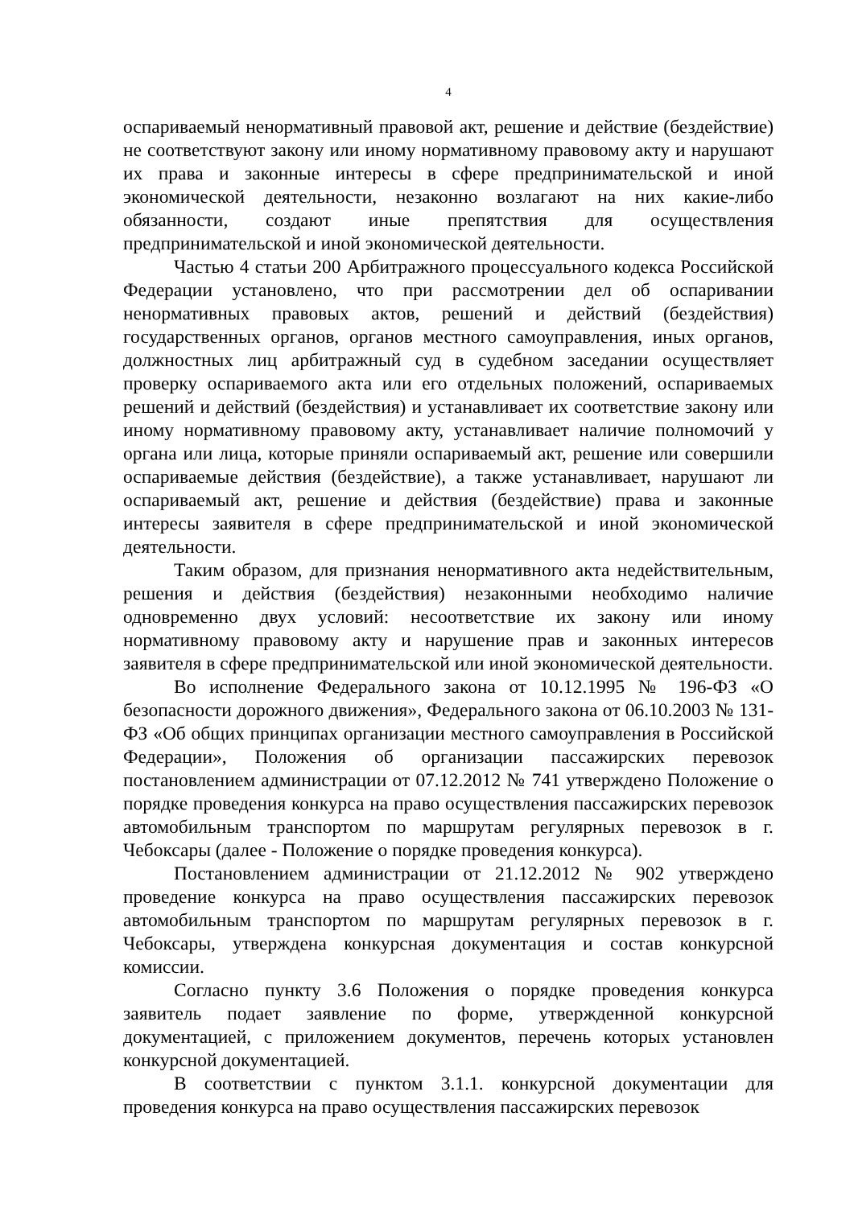4
оспариваемый ненормативный правовой акт, решение и действие (бездействие) не соответствуют закону или иному нормативному правовому акту и нарушают их права и законные интересы в сфере предпринимательской и иной экономической деятельности, незаконно возлагают на них какие-либо обязанности, создают иные препятствия для осуществления предпринимательской и иной экономической деятельности.
Частью 4 статьи 200 Арбитражного процессуального кодекса Российской Федерации установлено, что при рассмотрении дел об оспаривании ненормативных правовых актов, решений и действий (бездействия) государственных органов, органов местного самоуправления, иных органов, должностных лиц арбитражный суд в судебном заседании осуществляет проверку оспариваемого акта или его отдельных положений, оспариваемых решений и действий (бездействия) и устанавливает их соответствие закону или иному нормативному правовому акту, устанавливает наличие полномочий у органа или лица, которые приняли оспариваемый акт, решение или совершили оспариваемые действия (бездействие), а также устанавливает, нарушают ли оспариваемый акт, решение и действия (бездействие) права и законные интересы заявителя в сфере предпринимательской и иной экономической деятельности.
Таким образом, для признания ненормативного акта недействительным, решения и действия (бездействия) незаконными необходимо наличие одновременно двух условий: несоответствие их закону или иному нормативному правовому акту и нарушение прав и законных интересов заявителя в сфере предпринимательской или иной экономической деятельности.
Во исполнение Федерального закона от 10.12.1995 № 196-ФЗ «О безопасности дорожного движения», Федерального закона от 06.10.2003 № 131-ФЗ «Об общих принципах организации местного самоуправления в Российской Федерации», Положения об организации пассажирских перевозок постановлением администрации от 07.12.2012 № 741 утверждено Положение о порядке проведения конкурса на право осуществления пассажирских перевозок автомобильным транспортом по маршрутам регулярных перевозок в г. Чебоксары (далее - Положение о порядке проведения конкурса).
Постановлением администрации от 21.12.2012 № 902 утверждено проведение конкурса на право осуществления пассажирских перевозок автомобильным транспортом по маршрутам регулярных перевозок в г. Чебоксары, утверждена конкурсная документация и состав конкурсной комиссии.
Согласно пункту 3.6 Положения о порядке проведения конкурса заявитель подает заявление по форме, утвержденной конкурсной документацией, с приложением документов, перечень которых установлен конкурсной документацией.
В соответствии с пунктом 3.1.1. конкурсной документации для проведения конкурса на право осуществления пассажирских перевозок